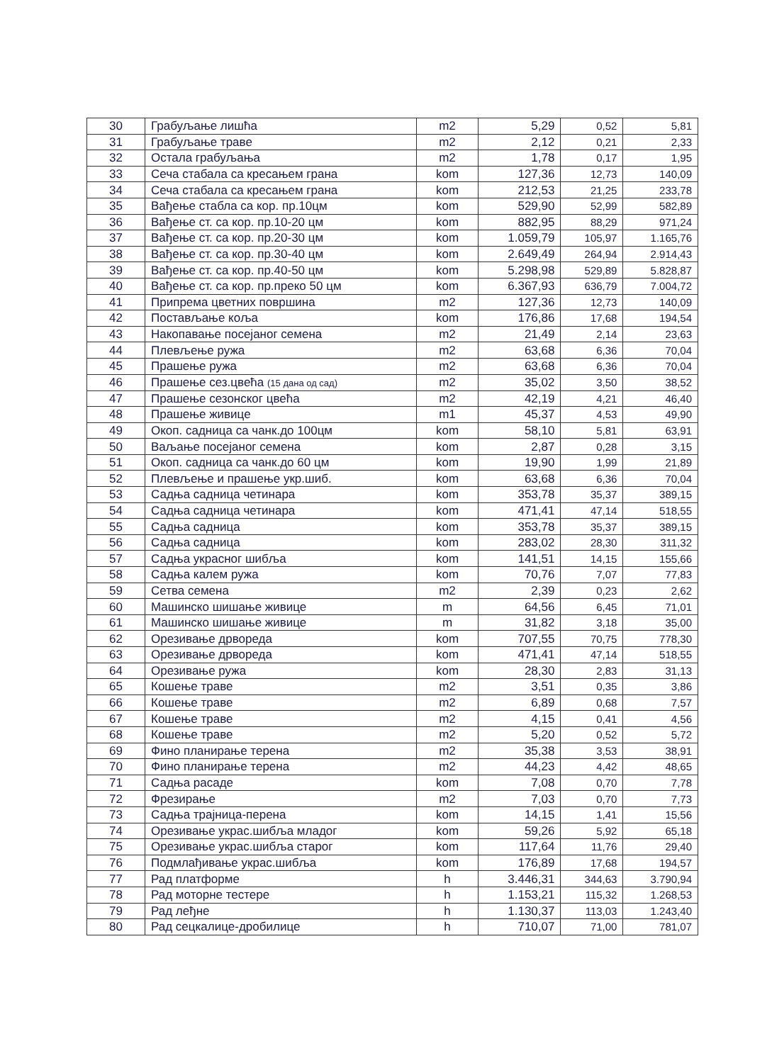| 30 | Грабуљање лишћа | m2 | 5,29 | 0,52 | 5,81 |
| 31 | Грабуљање траве | m2 | 2,12 | 0,21 | 2,33 |
| 32 | Остала грабуљања | m2 | 1,78 | 0,17 | 1,95 |
| 33 | Сеча стабала са кресањем грана | kom | 127,36 | 12,73 | 140,09 |
| 34 | Сеча стабала са кресањем грана | kom | 212,53 | 21,25 | 233,78 |
| 35 | Вађење стабла са кор. пр.10цм | kom | 529,90 | 52,99 | 582,89 |
| 36 | Вађење ст. са кор. пр.10-20 цм | kom | 882,95 | 88,29 | 971,24 |
| 37 | Вађење ст. са кор. пр.20-30 цм | kom | 1.059,79 | 105,97 | 1.165,76 |
| 38 | Вађење ст. са кор. пр.30-40 цм | kom | 2.649,49 | 264,94 | 2.914,43 |
| 39 | Вађење ст. са кор. пр.40-50 цм | kom | 5.298,98 | 529,89 | 5.828,87 |
| 40 | Вађење ст. са кор. пр.преко 50 цм | kom | 6.367,93 | 636,79 | 7.004,72 |
| 41 | Припрема цветних површина | m2 | 127,36 | 12,73 | 140,09 |
| 42 | Постављање коља | kom | 176,86 | 17,68 | 194,54 |
| 43 | Накопавање посејаног семена | m2 | 21,49 | 2,14 | 23,63 |
| 44 | Плевљење ружа | m2 | 63,68 | 6,36 | 70,04 |
| 45 | Прашење ружа | m2 | 63,68 | 6,36 | 70,04 |
| 46 | Прашење сез.цвећа (15 дана од сад) | m2 | 35,02 | 3,50 | 38,52 |
| 47 | Прашење сезонског цвећа | m2 | 42,19 | 4,21 | 46,40 |
| 48 | Прашење живице | m1 | 45,37 | 4,53 | 49,90 |
| 49 | Окоп. садница са чанк.до 100цм | kom | 58,10 | 5,81 | 63,91 |
| 50 | Ваљање посејаног семена | kom | 2,87 | 0,28 | 3,15 |
| 51 | Окоп. садница са чанк.до 60 цм | kom | 19,90 | 1,99 | 21,89 |
| 52 | Плевљење и прашење укр.шиб. | kom | 63,68 | 6,36 | 70,04 |
| 53 | Садња садница четинара | kom | 353,78 | 35,37 | 389,15 |
| 54 | Садња садница четинара | kom | 471,41 | 47,14 | 518,55 |
| 55 | Садња садница | kom | 353,78 | 35,37 | 389,15 |
| 56 | Садња садница | kom | 283,02 | 28,30 | 311,32 |
| 57 | Садња украсног шибља | kom | 141,51 | 14,15 | 155,66 |
| 58 | Садња калем ружа | kom | 70,76 | 7,07 | 77,83 |
| 59 | Сетва семена | m2 | 2,39 | 0,23 | 2,62 |
| 60 | Машинско шишање живице | m | 64,56 | 6,45 | 71,01 |
| 61 | Машинско шишање живице | m | 31,82 | 3,18 | 35,00 |
| 62 | Орезивање дрвореда | kom | 707,55 | 70,75 | 778,30 |
| 63 | Орезивање дрвореда | kom | 471,41 | 47,14 | 518,55 |
| 64 | Орезивање ружа | kom | 28,30 | 2,83 | 31,13 |
| 65 | Кошење траве | m2 | 3,51 | 0,35 | 3,86 |
| 66 | Кошење траве | m2 | 6,89 | 0,68 | 7,57 |
| 67 | Кошење траве | m2 | 4,15 | 0,41 | 4,56 |
| 68 | Кошење траве | m2 | 5,20 | 0,52 | 5,72 |
| 69 | Фино планирање терена | m2 | 35,38 | 3,53 | 38,91 |
| 70 | Фино планирање терена | m2 | 44,23 | 4,42 | 48,65 |
| 71 | Садња расаде | kom | 7,08 | 0,70 | 7,78 |
| 72 | Фрезирање | m2 | 7,03 | 0,70 | 7,73 |
| 73 | Садња трајница-перена | kom | 14,15 | 1,41 | 15,56 |
| 74 | Орезивање украс.шибља младог | kom | 59,26 | 5,92 | 65,18 |
| 75 | Орезивање украс.шибља старог | kom | 117,64 | 11,76 | 29,40 |
| 76 | Подмлађивање украс.шибља | kom | 176,89 | 17,68 | 194,57 |
| 77 | Рад платформе | h | 3.446,31 | 344,63 | 3.790,94 |
| 78 | Рад моторне тестере | h | 1.153,21 | 115,32 | 1.268,53 |
| 79 | Рад леђне | h | 1.130,37 | 113,03 | 1.243,40 |
| 80 | Рад сецкалице-дробилице | h | 710,07 | 71,00 | 781,07 |